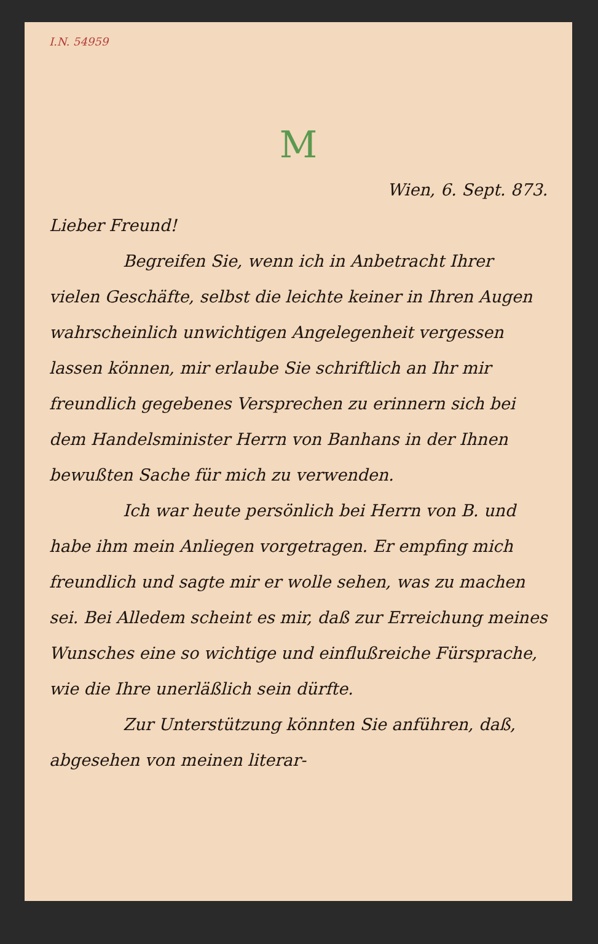I.N. 54959
M
Wien, 6. Sept. 873.
Lieber Freund!
Begreifen Sie, wenn ich in Anbetracht Ihrer vielen Geschäfte, selbst die leichte keiner in Ihren Augen wahrscheinlich unwichtigen Angelegenheit vergessen lassen können, mir erlaube Sie schriftlich an Ihr mir freundlich gegebenes Versprechen zu erinnern sich bei dem Handelsminister Herrn von Banhans in der Ihnen bewußten Sache für mich zu verwenden.
Ich war heute persönlich bei Herrn von B. und habe ihm mein Anliegen vorgetragen. Er empfing mich freundlich und sagte mir er wolle sehen, was zu machen sei. Bei Alledem scheint es mir, daß zur Erreichung meines Wunsches eine so wichtige und einflußreiche Fürsprache, wie die Ihre unerläßlich sein dürfte.
Zur Unterstützung könnten Sie anführen, daß, abgesehen von meinen literar-